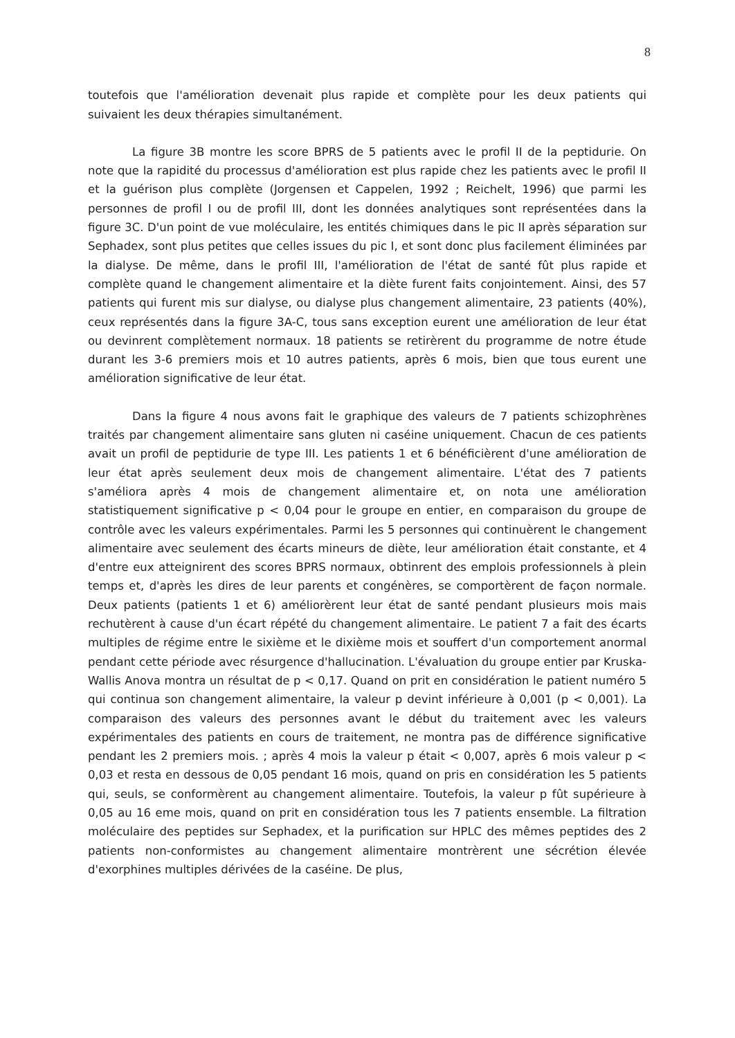8
toutefois que l'amélioration devenait plus rapide et complète pour les deux patients qui suivaient les deux thérapies simultanément.
La figure 3B montre les score BPRS de 5 patients avec le profil II de la peptidurie. On note que la rapidité du processus d'amélioration est plus rapide chez les patients avec le profil II et la guérison plus complète (Jorgensen et Cappelen, 1992 ; Reichelt, 1996) que parmi les personnes de profil I ou de profil III, dont les données analytiques sont représentées dans la figure 3C. D'un point de vue moléculaire, les entités chimiques dans le pic II après séparation sur Sephadex, sont plus petites que celles issues du pic I, et sont donc plus facilement éliminées par la dialyse. De même, dans le profil III, l'amélioration de l'état de santé fût plus rapide et complète quand le changement alimentaire et la diète furent faits conjointement. Ainsi, des 57 patients qui furent mis sur dialyse, ou dialyse plus changement alimentaire, 23 patients (40%), ceux représentés dans la figure 3A-C, tous sans exception eurent une amélioration de leur état ou devinrent complètement normaux. 18 patients se retirèrent du programme de notre étude durant les 3-6 premiers mois et 10 autres patients, après 6 mois, bien que tous eurent une amélioration significative de leur état.
Dans la figure 4 nous avons fait le graphique des valeurs de 7 patients schizophrènes traités par changement alimentaire sans gluten ni caséine uniquement. Chacun de ces patients avait un profil de peptidurie de type III. Les patients 1 et 6 bénéficièrent d'une amélioration de leur état après seulement deux mois de changement alimentaire. L'état des 7 patients s'améliora après 4 mois de changement alimentaire et, on nota une amélioration statistiquement significative p < 0,04 pour le groupe en entier, en comparaison du groupe de contrôle avec les valeurs expérimentales. Parmi les 5 personnes qui continuèrent le changement alimentaire avec seulement des écarts mineurs de diète, leur amélioration était constante, et 4 d'entre eux atteignirent des scores BPRS normaux, obtinrent des emplois professionnels à plein temps et, d'après les dires de leur parents et congénères, se comportèrent de façon normale. Deux patients (patients 1 et 6) améliorèrent leur état de santé pendant plusieurs mois mais rechutèrent à cause d'un écart répété du changement alimentaire. Le patient 7 a fait des écarts multiples de régime entre le sixième et le dixième mois et souffert d'un comportement anormal pendant cette période avec résurgence d'hallucination. L'évaluation du groupe entier par Kruska-Wallis Anova montra un résultat de p < 0,17. Quand on prit en considération le patient numéro 5 qui continua son changement alimentaire, la valeur p devint inférieure à 0,001 (p < 0,001). La comparaison des valeurs des personnes avant le début du traitement avec les valeurs expérimentales des patients en cours de traitement, ne montra pas de différence significative pendant les 2 premiers mois. ; après 4 mois la valeur p était < 0,007, après 6 mois valeur p < 0,03 et resta en dessous de 0,05 pendant 16 mois, quand on pris en considération les 5 patients qui, seuls, se conformèrent au changement alimentaire. Toutefois, la valeur p fût supérieure à 0,05 au 16 eme mois, quand on prit en considération tous les 7 patients ensemble. La filtration moléculaire des peptides sur Sephadex, et la purification sur HPLC des mêmes peptides des 2 patients non-conformistes au changement alimentaire montrèrent une sécrétion élevée d'exorphines multiples dérivées de la caséine. De plus,